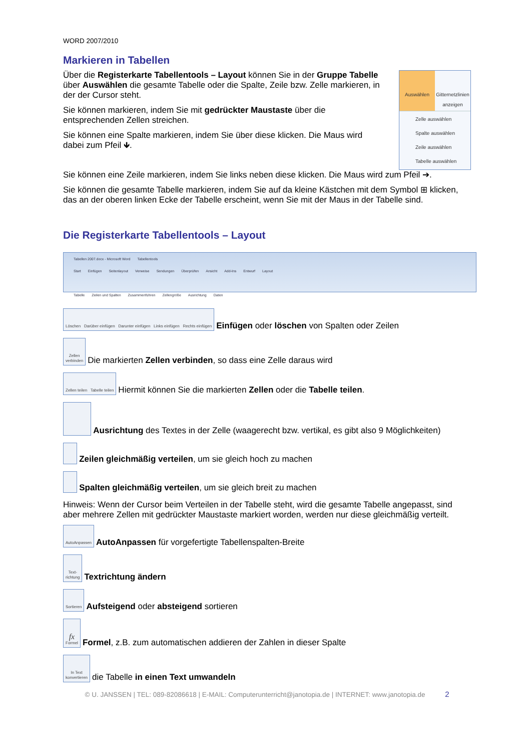WORD 2007/2010
Markieren in Tabellen
Über die Registerkarte Tabellentools – Layout können Sie in der Gruppe Tabelle über Auswählen die gesamte Tabelle oder die Spalte, Zeile bzw. Zelle markieren, in der der Cursor steht.
Sie können markieren, indem Sie mit gedrückter Maustaste über die entsprechenden Zellen streichen.
Sie können eine Spalte markieren, indem Sie über diese klicken. Die Maus wird dabei zum Pfeil 🡻.
Auswählen Gitternetzlinien anzeigen
Zelle auswählen
Spalte auswählen
Zeile auswählen
Tabelle auswählen
Sie können eine Zeile markieren, indem Sie links neben diese klicken. Die Maus wird zum Pfeil ➔.
Sie können die gesamte Tabelle markieren, indem Sie auf da kleine Kästchen mit dem Symbol ⊞ klicken, das an der oberen linken Ecke der Tabelle erscheint, wenn Sie mit der Maus in der Tabelle sind.
Die Registerkarte Tabellentools – Layout
Tabellen 2007.docx - Microsoft Word Tabellentools
Start Einfügen Seitenlayout Verweise Sendungen Überprüfen Ansicht Add-Ins Entwurf Layout
Tabelle Zeilen und Spalten Zusammenführen Zellengröße Ausrichtung Daten
Löschen Darüber einfügen Darunter einfügen Links einfügen Rechts einfügen
Einfügen oder löschen von Spalten oder Zeilen
Zellen
verbinden
Die markierten Zellen verbinden, so dass eine Zelle daraus wird
Zellen teilen Tabelle teilen
Hiermit können Sie die markierten Zellen oder die Tabelle teilen.
Ausrichtung des Textes in der Zelle (waagerecht bzw. vertikal, es gibt also 9 Möglichkeiten)
Zeilen gleichmäßig verteilen, um sie gleich hoch zu machen
Spalten gleichmäßig verteilen, um sie gleich breit zu machen
Hinweis: Wenn der Cursor beim Verteilen in der Tabelle steht, wird die gesamte Tabelle angepasst, sind aber mehrere Zellen mit gedrückter Maustaste markiert worden, werden nur diese gleichmäßig verteilt.
AutoAnpassen
AutoAnpassen für vorgefertigte Tabellenspalten-Breite
Text-
richtung
Textrichtung ändern
Sortieren
Aufsteigend oder absteigend sortieren
fx
Formel
Formel, z.B. zum automatischen addieren der Zahlen in dieser Spalte
In Text
konvertieren
die Tabelle in einen Text umwandeln
© U. JANSSEN | TEL: 089-82086618 | E-MAIL: Computerunterricht@janotopia.de | INTERNET: www.janotopia.de 2